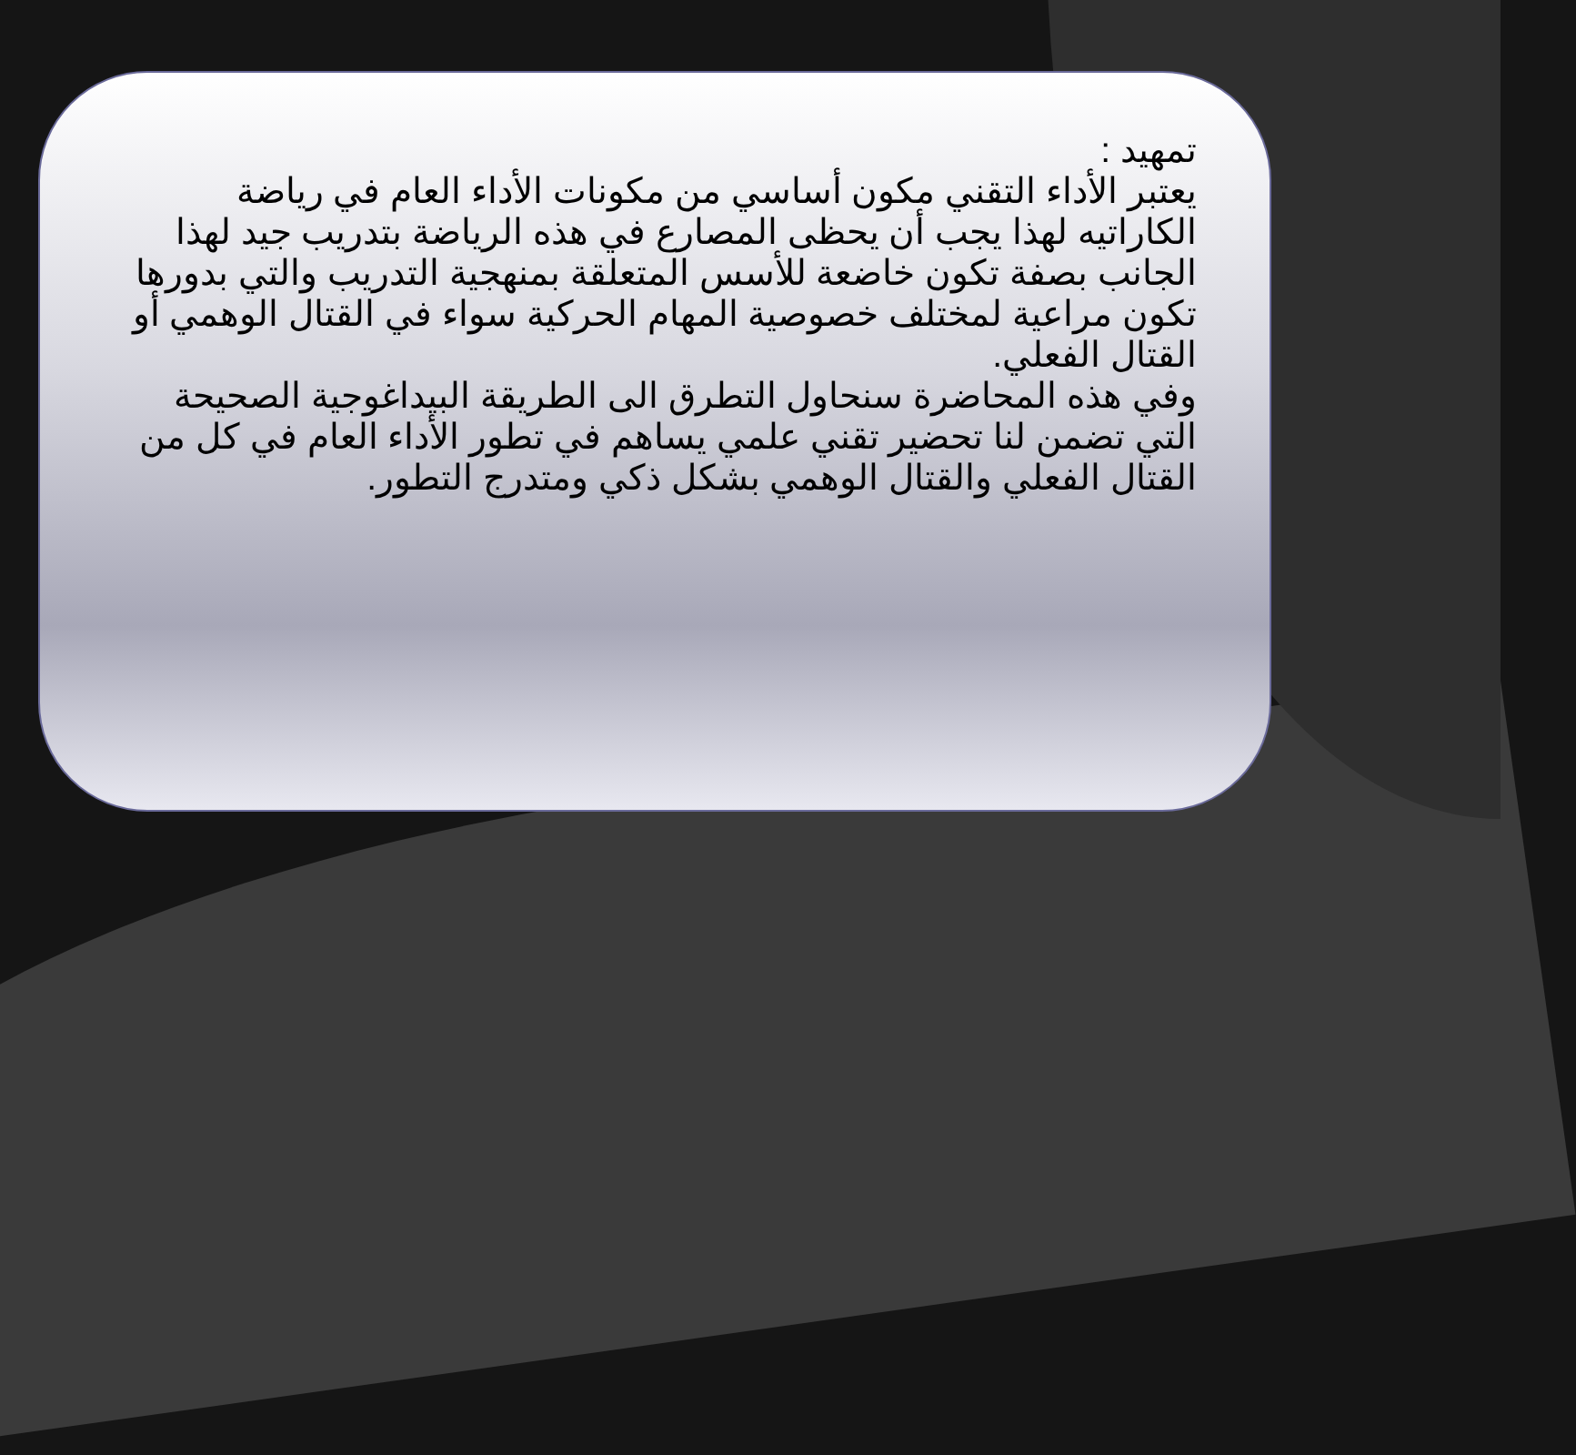تمهيد :
يعتبر الأداء التقني مكون أساسي من مكونات الأداء العام في رياضة الكاراتيه لهذا يجب أن يحظى المصارع في هذه الرياضة بتدريب جيد لهذا الجانب بصفة تكون خاضعة للأسس المتعلقة بمنهجية التدريب والتي بدورها تكون مراعية لمختلف خصوصية المهام الحركية سواء في القتال الوهمي أو القتال الفعلي.
وفي هذه المحاضرة سنحاول التطرق الى الطريقة البيداغوجية الصحيحة التي تضمن لنا تحضير تقني علمي يساهم في تطور الأداء العام في كل من القتال الفعلي والقتال الوهمي بشكل ذكي ومتدرج التطور.